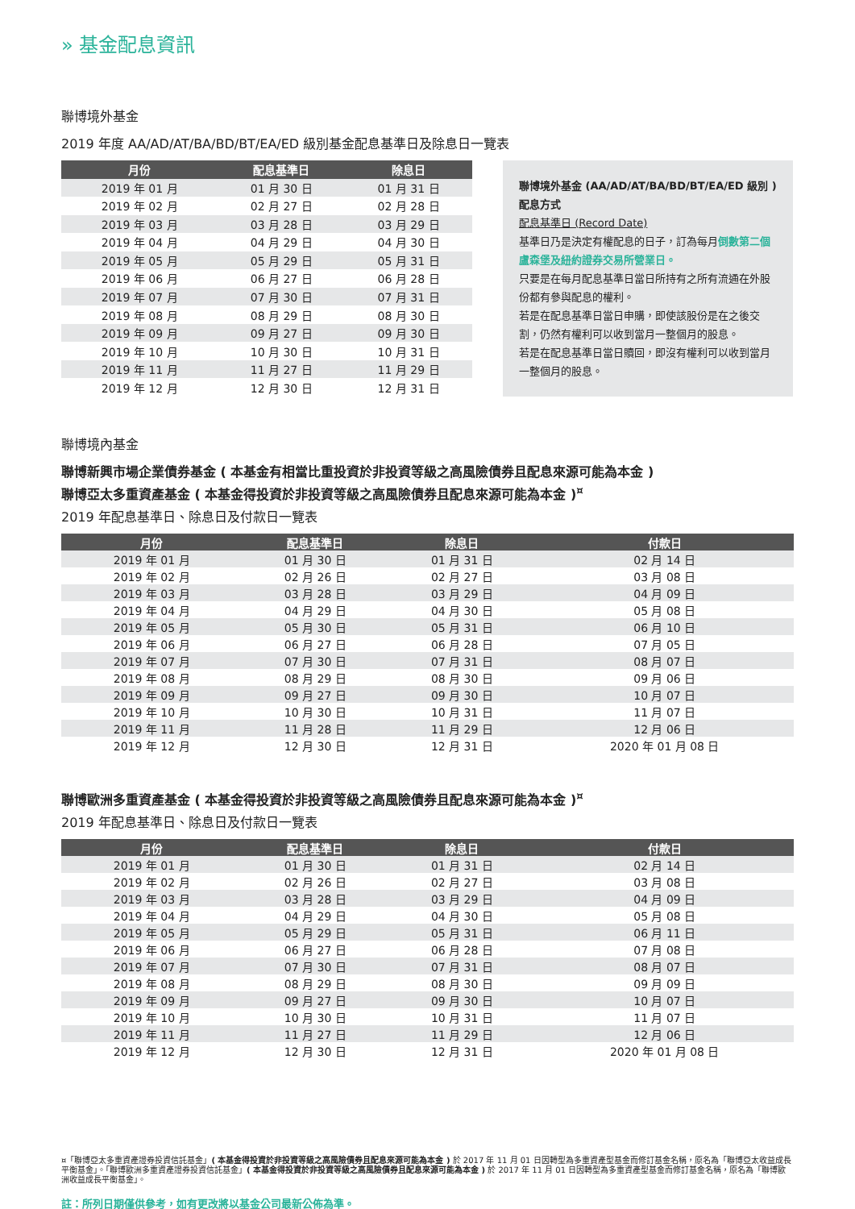» 基金配息資訊
聯博境外基金
2019 年度 AA/AD/AT/BA/BD/BT/EA/ED 級別基金配息基準日及除息日一覽表
| 月份 | 配息基準日 | 除息日 |
| --- | --- | --- |
| 2019 年 01 月 | 01 月 30 日 | 01 月 31 日 |
| 2019 年 02 月 | 02 月 27 日 | 02 月 28 日 |
| 2019 年 03 月 | 03 月 28 日 | 03 月 29 日 |
| 2019 年 04 月 | 04 月 29 日 | 04 月 30 日 |
| 2019 年 05 月 | 05 月 29 日 | 05 月 31 日 |
| 2019 年 06 月 | 06 月 27 日 | 06 月 28 日 |
| 2019 年 07 月 | 07 月 30 日 | 07 月 31 日 |
| 2019 年 08 月 | 08 月 29 日 | 08 月 30 日 |
| 2019 年 09 月 | 09 月 27 日 | 09 月 30 日 |
| 2019 年 10 月 | 10 月 30 日 | 10 月 31 日 |
| 2019 年 11 月 | 11 月 27 日 | 11 月 29 日 |
| 2019 年 12 月 | 12 月 30 日 | 12 月 31 日 |
聯博境外基金 (AA/AD/AT/BA/BD/BT/EA/ED 級別 ) 配息方式
配息基準日 (Record Date)
基準日乃是決定有權配息的日子，訂為每月倒數第二個盧森堡及紐約證券交易所營業日。
只要是在每月配息基準日當日所持有之所有流通在外股份都有參與配息的權利。
若是在配息基準日當日申購，即使該股份是在之後交割，仍然有權利可以收到當月一整個月的股息。
若是在配息基準日當日贖回，即沒有權利可以收到當月一整個月的股息。
聯博境內基金
聯博新興市場企業債券基金 ( 本基金有相當比重投資於非投資等級之高風險債券且配息來源可能為本金 )
聯博亞太多重資產基金 ( 本基金得投資於非投資等級之高風險債券且配息來源可能為本金 )<sup>¤</sup>
2019 年配息基準日、除息日及付款日一覽表
| 月份 | 配息基準日 | 除息日 | 付款日 |
| --- | --- | --- | --- |
| 2019 年 01 月 | 01 月 30 日 | 01 月 31 日 | 02 月 14 日 |
| 2019 年 02 月 | 02 月 26 日 | 02 月 27 日 | 03 月 08 日 |
| 2019 年 03 月 | 03 月 28 日 | 03 月 29 日 | 04 月 09 日 |
| 2019 年 04 月 | 04 月 29 日 | 04 月 30 日 | 05 月 08 日 |
| 2019 年 05 月 | 05 月 30 日 | 05 月 31 日 | 06 月 10 日 |
| 2019 年 06 月 | 06 月 27 日 | 06 月 28 日 | 07 月 05 日 |
| 2019 年 07 月 | 07 月 30 日 | 07 月 31 日 | 08 月 07 日 |
| 2019 年 08 月 | 08 月 29 日 | 08 月 30 日 | 09 月 06 日 |
| 2019 年 09 月 | 09 月 27 日 | 09 月 30 日 | 10 月 07 日 |
| 2019 年 10 月 | 10 月 30 日 | 10 月 31 日 | 11 月 07 日 |
| 2019 年 11 月 | 11 月 28 日 | 11 月 29 日 | 12 月 06 日 |
| 2019 年 12 月 | 12 月 30 日 | 12 月 31 日 | 2020 年 01 月 08 日 |
聯博歐洲多重資產基金 ( 本基金得投資於非投資等級之高風險債券且配息來源可能為本金 )<sup>¤</sup>
2019 年配息基準日、除息日及付款日一覽表
| 月份 | 配息基準日 | 除息日 | 付款日 |
| --- | --- | --- | --- |
| 2019 年 01 月 | 01 月 30 日 | 01 月 31 日 | 02 月 14 日 |
| 2019 年 02 月 | 02 月 26 日 | 02 月 27 日 | 03 月 08 日 |
| 2019 年 03 月 | 03 月 28 日 | 03 月 29 日 | 04 月 09 日 |
| 2019 年 04 月 | 04 月 29 日 | 04 月 30 日 | 05 月 08 日 |
| 2019 年 05 月 | 05 月 29 日 | 05 月 31 日 | 06 月 11 日 |
| 2019 年 06 月 | 06 月 27 日 | 06 月 28 日 | 07 月 08 日 |
| 2019 年 07 月 | 07 月 30 日 | 07 月 31 日 | 08 月 07 日 |
| 2019 年 08 月 | 08 月 29 日 | 08 月 30 日 | 09 月 09 日 |
| 2019 年 09 月 | 09 月 27 日 | 09 月 30 日 | 10 月 07 日 |
| 2019 年 10 月 | 10 月 30 日 | 10 月 31 日 | 11 月 07 日 |
| 2019 年 11 月 | 11 月 27 日 | 11 月 29 日 | 12 月 06 日 |
| 2019 年 12 月 | 12 月 30 日 | 12 月 31 日 | 2020 年 01 月 08 日 |
¤「聯博亞太多重資產證券投資信託基金」( 本基金得投資於非投資等級之高風險債券且配息來源可能為本金 ) 於 2017 年 11 月 01 日因轉型為多重資產型基金而修訂基金名稱，原名為「聯博亞太收益成長平衡基金」。「聯博歐洲多重資產證券投資信託基金」( 本基金得投資於非投資等級之高風險債券且配息來源可能為本金 ) 於 2017 年 11 月 01 日因轉型為多重資產型基金而修訂基金名稱，原名為「聯博歐洲收益成長平衡基金」。
註：所列日期僅供參考，如有更改將以基金公司最新公佈為準。